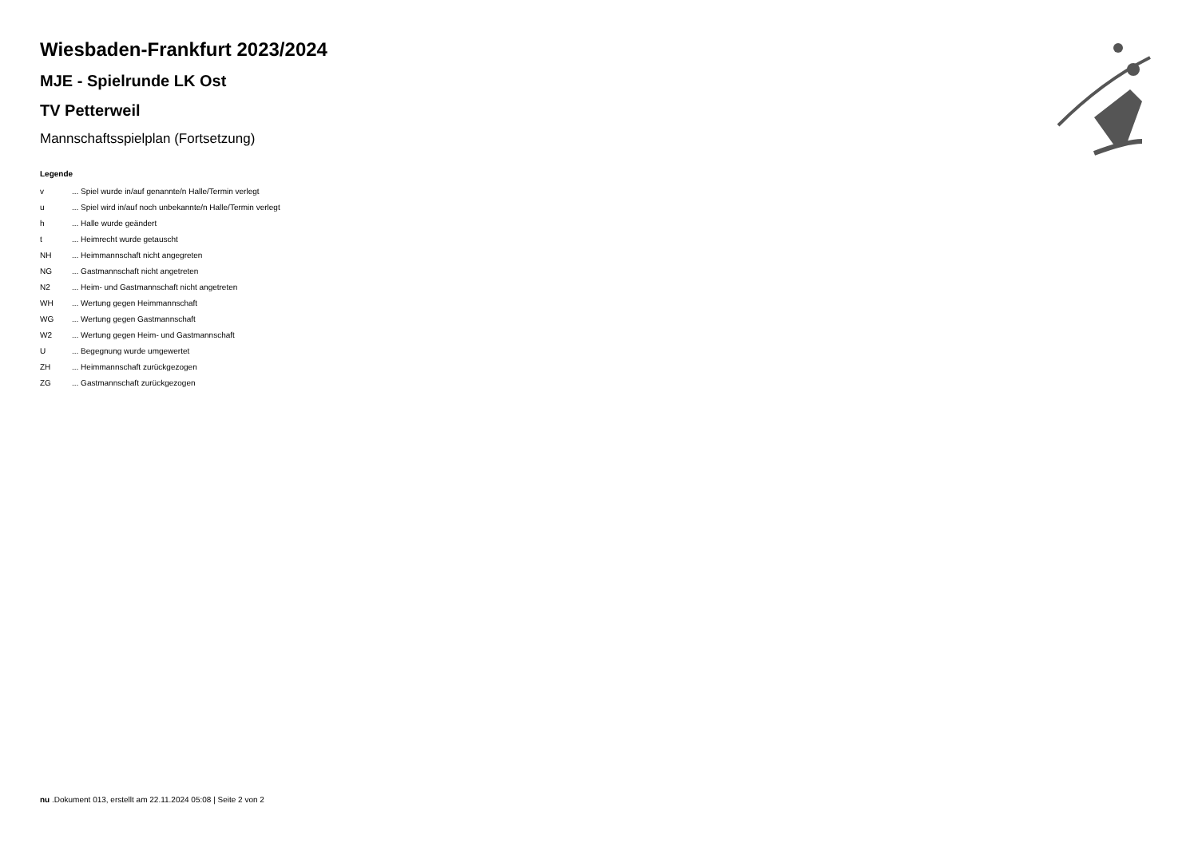Wiesbaden-Frankfurt 2023/2024
MJE - Spielrunde LK Ost
TV Petterweil
Mannschaftsspielplan (Fortsetzung)
Legende
| v | ... Spiel wurde in/auf genannte/n Halle/Termin verlegt |
| u | ... Spiel wird in/auf noch unbekannte/n Halle/Termin verlegt |
| h | ... Halle wurde geändert |
| t | ... Heimrecht wurde getauscht |
| NH | ... Heimmannschaft nicht angegreten |
| NG | ... Gastmannschaft nicht angetreten |
| N2 | ... Heim- und Gastmannschaft nicht angetreten |
| WH | ... Wertung gegen Heimmannschaft |
| WG | ... Wertung gegen Gastmannschaft |
| W2 | ... Wertung gegen Heim- und Gastmannschaft |
| U | ... Begegnung wurde umgewertet |
| ZH | ... Heimmannschaft zurückgezogen |
| ZG | ... Gastmannschaft zurückgezogen |
nu .Dokument 013, erstellt am 22.11.2024 05:08 | Seite 2 von 2